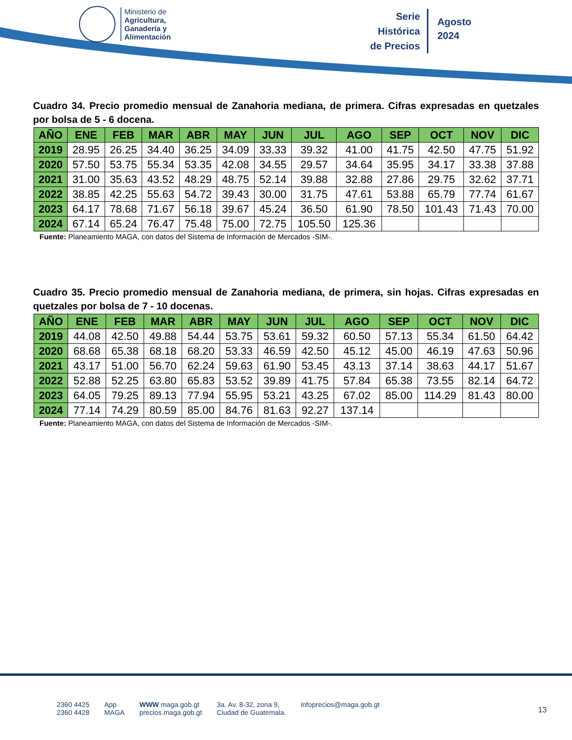Ministerio de
Agricultura,
Ganadería y
Alimentación
Serie
Histórica
de Precios
Agosto
2024
Cuadro 34. Precio promedio mensual de Zanahoria mediana, de primera. Cifras expresadas en quetzales por bolsa de 5 - 6 docena.
| AÑO | ENE | FEB | MAR | ABR | MAY | JUN | JUL | AGO | SEP | OCT | NOV | DIC |
| --- | --- | --- | --- | --- | --- | --- | --- | --- | --- | --- | --- | --- |
| 2019 | 28.95 | 26.25 | 34.40 | 36.25 | 34.09 | 33.33 | 39.32 | 41.00 | 41.75 | 42.50 | 47.75 | 51.92 |
| 2020 | 57.50 | 53.75 | 55.34 | 53.35 | 42.08 | 34.55 | 29.57 | 34.64 | 35.95 | 34.17 | 33.38 | 37.88 |
| 2021 | 31.00 | 35.63 | 43.52 | 48.29 | 48.75 | 52.14 | 39.88 | 32.88 | 27.86 | 29.75 | 32.62 | 37.71 |
| 2022 | 38.85 | 42.25 | 55.63 | 54.72 | 39.43 | 30.00 | 31.75 | 47.61 | 53.88 | 65.79 | 77.74 | 61.67 |
| 2023 | 64.17 | 78.68 | 71.67 | 56.18 | 39.67 | 45.24 | 36.50 | 61.90 | 78.50 | 101.43 | 71.43 | 70.00 |
| 2024 | 67.14 | 65.24 | 76.47 | 75.48 | 75.00 | 72.75 | 105.50 | 125.36 | | | | |
Fuente: Planeamiento MAGA, con datos del Sistema de Información de Mercados -SIM-.
Cuadro 35. Precio promedio mensual de Zanahoria mediana, de primera, sin hojas. Cifras expresadas en quetzales por bolsa de 7 - 10 docenas.
| AÑO | ENE | FEB | MAR | ABR | MAY | JUN | JUL | AGO | SEP | OCT | NOV | DIC |
| --- | --- | --- | --- | --- | --- | --- | --- | --- | --- | --- | --- | --- |
| 2019 | 44.08 | 42.50 | 49.88 | 54.44 | 53.75 | 53.61 | 59.32 | 60.50 | 57.13 | 55.34 | 61.50 | 64.42 |
| 2020 | 68.68 | 65.38 | 68.18 | 68.20 | 53.33 | 46.59 | 42.50 | 45.12 | 45.00 | 46.19 | 47.63 | 50.96 |
| 2021 | 43.17 | 51.00 | 56.70 | 62.24 | 59.63 | 61.90 | 53.45 | 43.13 | 37.14 | 38.63 | 44.17 | 51.67 |
| 2022 | 52.88 | 52.25 | 63.80 | 65.83 | 53.52 | 39.89 | 41.75 | 57.84 | 65.38 | 73.55 | 82.14 | 64.72 |
| 2023 | 64.05 | 79.25 | 89.13 | 77.94 | 55.95 | 53.21 | 43.25 | 67.02 | 85.00 | 114.29 | 81.43 | 80.00 |
| 2024 | 77.14 | 74.29 | 80.59 | 85.00 | 84.76 | 81.63 | 92.27 | 137.14 | | | | |
Fuente: Planeamiento MAGA, con datos del Sistema de Información de Mercados -SIM-.
2360 4425
2360 4428
App
MAGA
WWW maga.gob.gt
precios.maga.gob.gt
3a. Av. 8-32, zona 9,
Ciudad de Guatemala.
infoprecios@maga.gob.gt
13